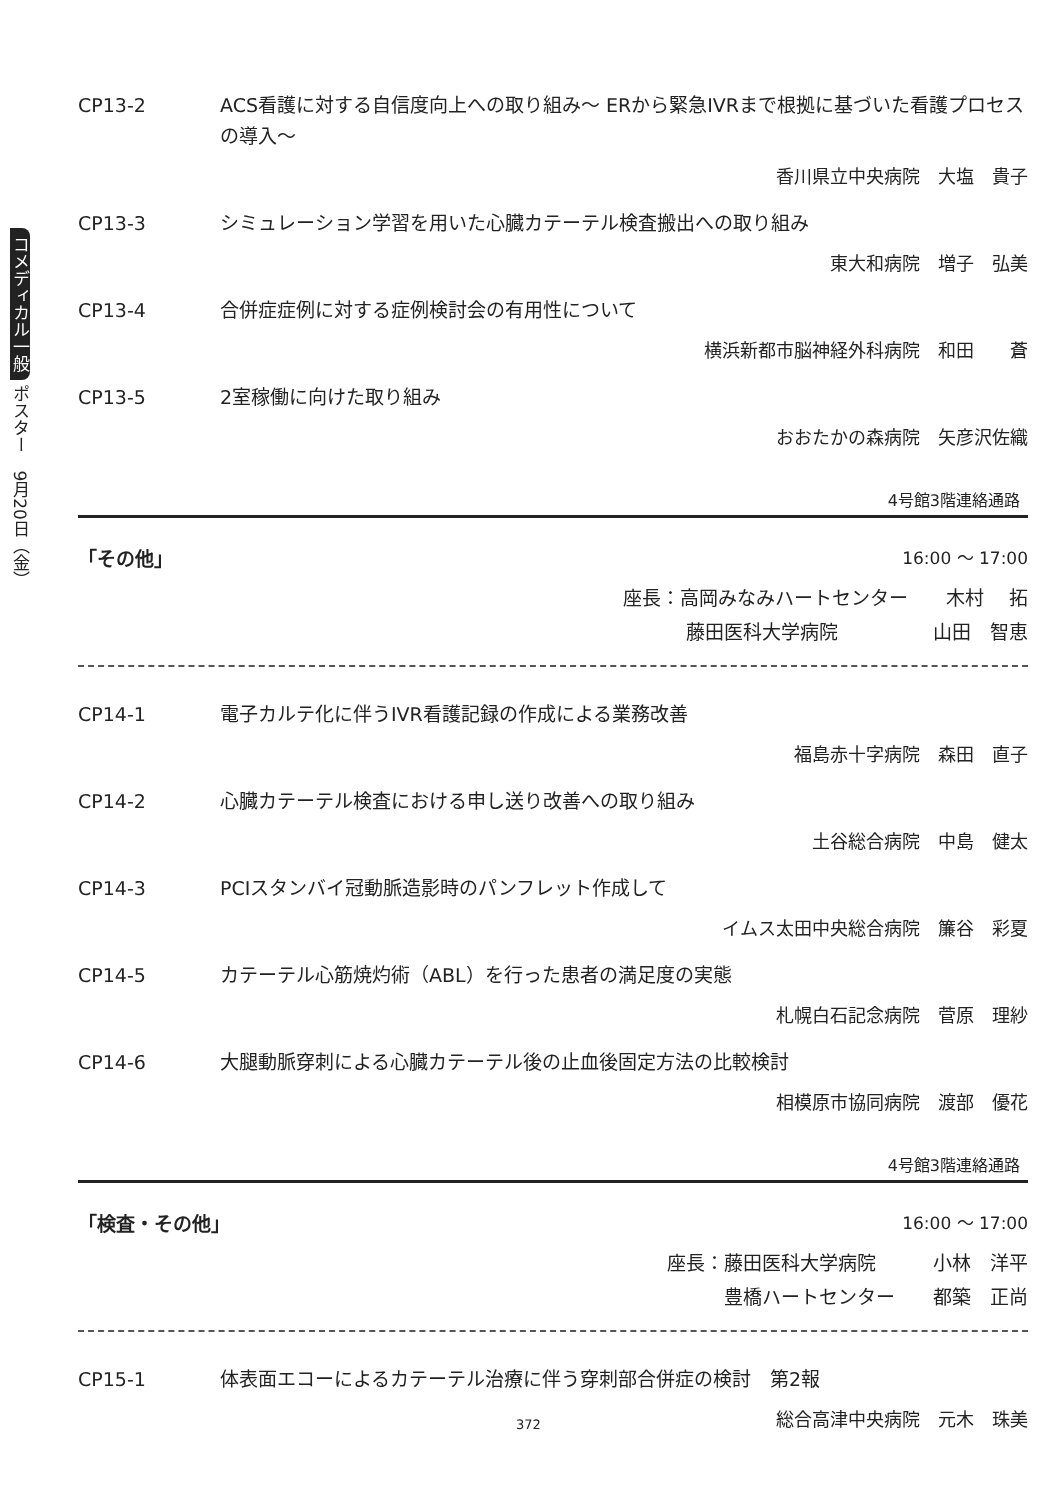コメディカル一般 ポスター　9月20日（金）
CP13-2 ACS看護に対する自信度向上への取り組み～ ERから緊急IVRまで根拠に基づいた看護プロセスの導入～
香川県立中央病院　大塩　貴子
CP13-3 シミュレーション学習を用いた心臓カテーテル検査搬出への取り組み
東大和病院　増子　弘美
CP13-4 合併症症例に対する症例検討会の有用性について
横浜新都市脳神経外科病院　和田　　蒼
CP13-5 2室稼働に向けた取り組み
おおたかの森病院　矢彦沢佐織
4号館3階連絡通路
「その他」 16:00 ～ 17:00
座長：高岡みなみハートセンター　　木村　 拓
藤田医科大学病院　　　　　山田　智恵
CP14-1 電子カルテ化に伴うIVR看護記録の作成による業務改善
福島赤十字病院　森田　直子
CP14-2 心臓カテーテル検査における申し送り改善への取り組み
土谷総合病院　中島　健太
CP14-3 PCIスタンバイ冠動脈造影時のパンフレット作成して
イムス太田中央総合病院　簾谷　彩夏
CP14-5 カテーテル心筋焼灼術（ABL）を行った患者の満足度の実態
札幌白石記念病院　菅原　理紗
CP14-6 大腿動脈穿刺による心臓カテーテル後の止血後固定方法の比較検討
相模原市協同病院　渡部　優花
4号館3階連絡通路
「検査・その他」 16:00 ～ 17:00
座長：藤田医科大学病院　　　小林　洋平
豊橋ハートセンター　　都築　正尚
CP15-1 体表面エコーによるカテーテル治療に伴う穿刺部合併症の検討　第2報
総合高津中央病院　元木　珠美
372